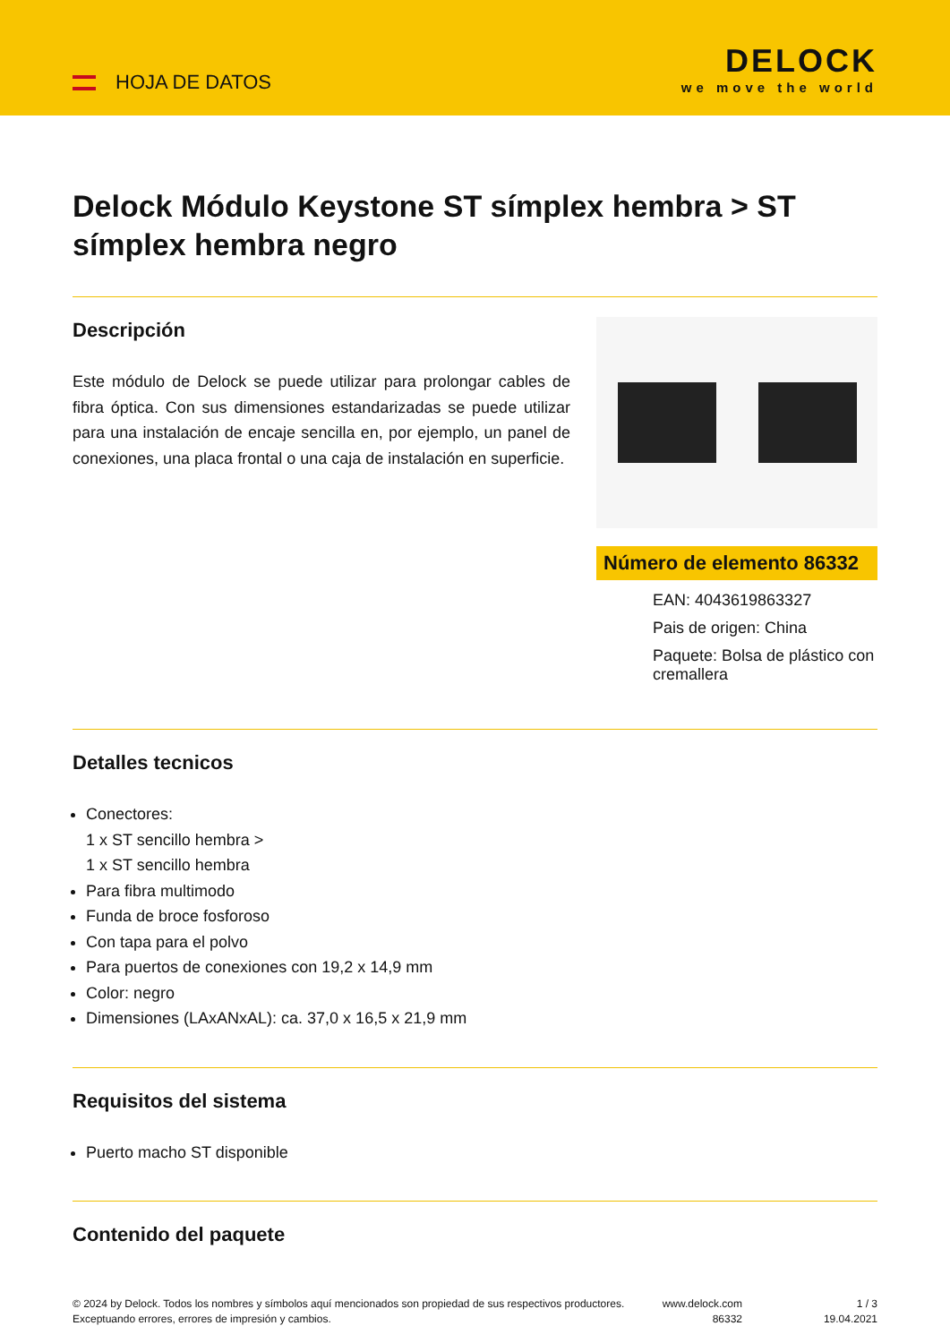HOJA DE DATOS
DELOCK
we move the world
Delock Módulo Keystone ST símplex hembra > ST símplex hembra negro
Descripción
Este módulo de Delock se puede utilizar para prolongar cables de fibra óptica. Con sus dimensiones estandarizadas se puede utilizar para una instalación de encaje sencilla en, por ejemplo, un panel de conexiones, una placa frontal o una caja de instalación en superficie.
Número de elemento 86332
EAN: 4043619863327
Pais de origen: China
Paquete: Bolsa de plástico con cremallera
Detalles tecnicos
Conectores:
1 x ST sencillo hembra >
1 x ST sencillo hembra
Para fibra multimodo
Funda de broce fosforoso
Con tapa para el polvo
Para puertos de conexiones con 19,2 x 14,9 mm
Color: negro
Dimensiones (LAxANxAL): ca. 37,0 x 16,5 x 21,9 mm
Requisitos del sistema
Puerto macho ST disponible
Contenido del paquete
© 2024 by Delock. Todos los nombres y símbolos aquí mencionados son propiedad de sus respectivos productores. Exceptuando errores, errores de impresión y cambios.
www.delock.com
86332
1 / 3
19.04.2021